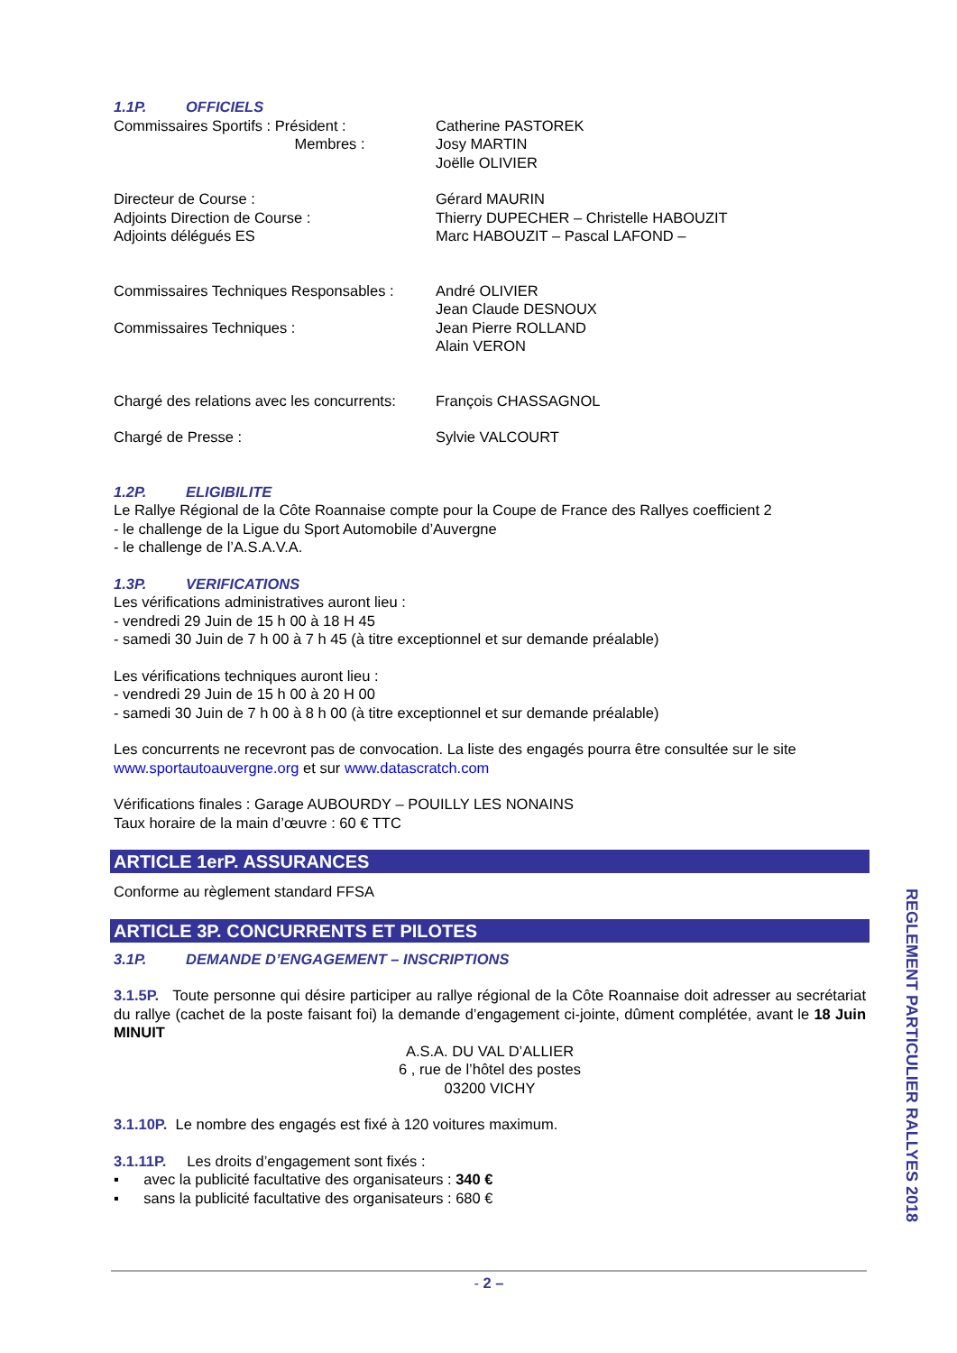1.1P. OFFICIELS
Commissaires Sportifs : Président :
Membres :
Catherine PASTOREK
Josy MARTIN
Joëlle OLIVIER
Directeur de Course :
Adjoints Direction de Course :
Adjoints délégués ES
Gérard MAURIN
Thierry DUPECHER – Christelle HABOUZIT
Marc HABOUZIT – Pascal LAFOND –
Commissaires Techniques Responsables :
Commissaires Techniques :
André OLIVIER
Jean Claude DESNOUX
Jean Pierre ROLLAND
Alain VERON
Chargé des relations avec les concurrents:
François CHASSAGNOL
Chargé de Presse : Sylvie VALCOURT
1.2P. ELIGIBILITE
Le Rallye Régional de la Côte Roannaise compte pour la Coupe de France des Rallyes coefficient 2
- le challenge de la Ligue du Sport Automobile d’Auvergne
- le challenge de l’A.S.A.V.A.
1.3P. VERIFICATIONS
Les vérifications administratives auront lieu :
- vendredi 29 Juin de 15 h 00 à 18 H 45
- samedi 30 Juin de 7 h 00 à 7 h 45 (à titre exceptionnel et sur demande préalable)
Les vérifications techniques auront lieu :
- vendredi 29 Juin de 15 h 00 à 20 H 00
- samedi 30 Juin de 7 h 00 à 8 h 00 (à titre exceptionnel et sur demande préalable)
Les concurrents ne recevront pas de convocation. La liste des engagés pourra être consultée sur le site www.sportautoauvergne.org et sur www.datascratch.com
Vérifications finales : Garage AUBOURDY – POUILLY LES NONAINS
Taux horaire de la main d’œuvre : 60 € TTC
ARTICLE 1erP. ASSURANCES
Conforme au règlement standard FFSA
ARTICLE 3P. CONCURRENTS ET PILOTES
3.1P. DEMANDE D’ENGAGEMENT – INSCRIPTIONS
3.1.5P. Toute personne qui désire participer au rallye régional de la Côte Roannaise doit adresser au secrétariat du rallye (cachet de la poste faisant foi) la demande d’engagement ci-jointe, dûment complétée, avant le 18 Juin MINUIT
A.S.A. DU VAL D’ALLIER
6 , rue de l’hôtel des postes
03200 VICHY
3.1.10P. Le nombre des engagés est fixé à 120 voitures maximum.
3.1.11P. Les droits d’engagement sont fixés :
▪ avec la publicité facultative des organisateurs : 340 €
▪ sans la publicité facultative des organisateurs : 680 €
- 2 –
REGLEMENT PARTICULIER RALLYES 2018